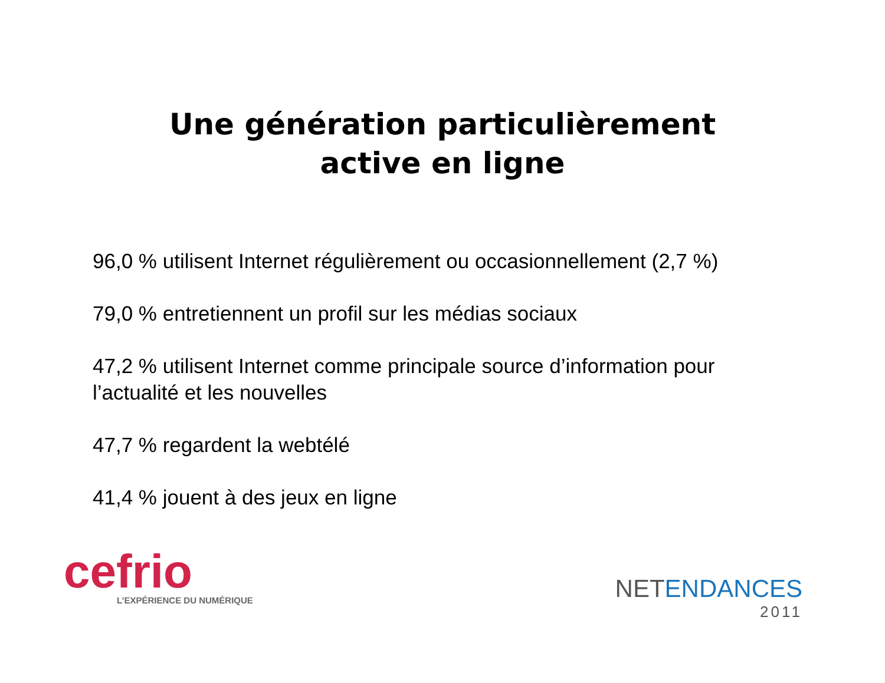Une génération particulièrement
active en ligne
96,0 % utilisent Internet régulièrement ou occasionnellement (2,7 %)
79,0 % entretiennent un profil sur les médias sociaux
47,2 % utilisent Internet comme principale source d’information pour l’actualité et les nouvelles
47,7 % regardent la webtélé
41,4 % jouent à des jeux en ligne
cefrio
L’EXPÉRIENCE DU NUMÉRIQUE
NETENDANCES
2011